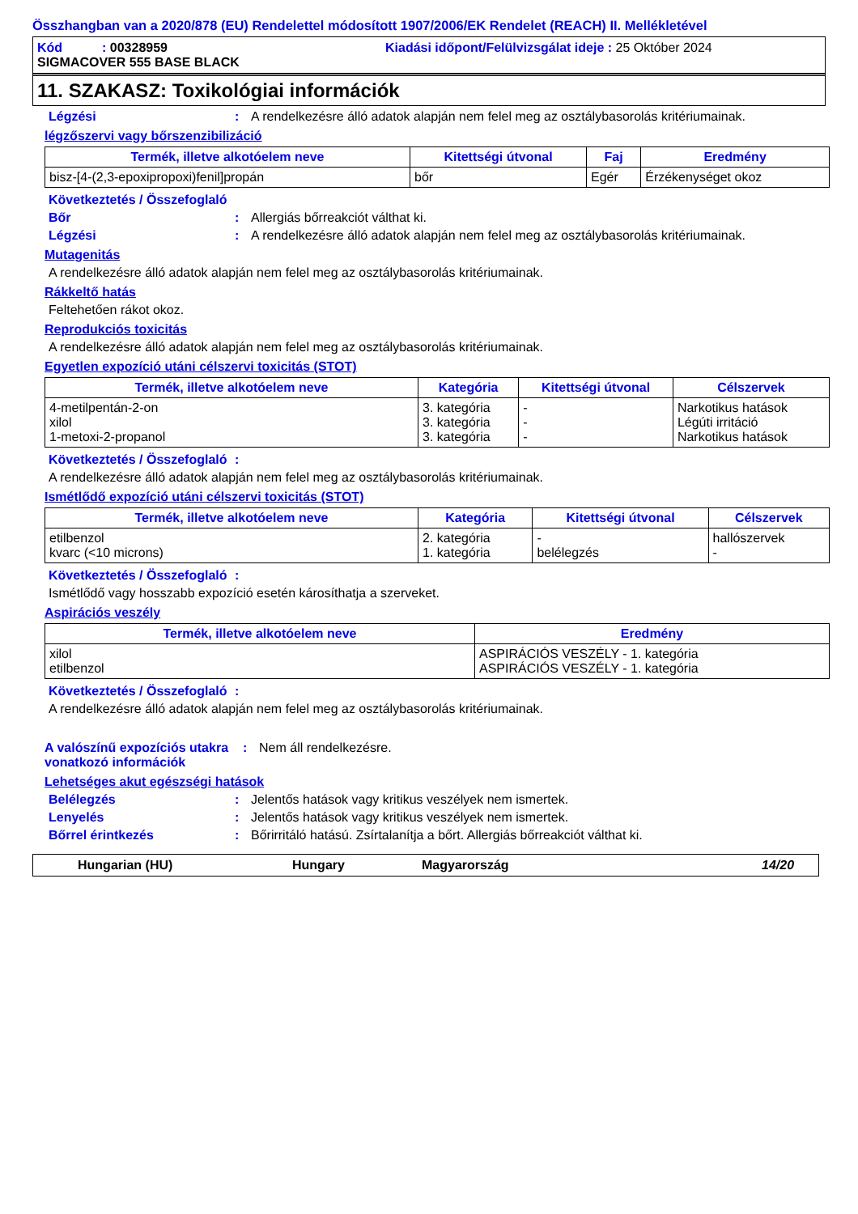Összhangban van a 2020/878 (EU) Rendelettel módosított 1907/2006/EK Rendelet (REACH) II. Mellékletével
Kód : 00328959 Kiadási időpont/Felülvizsgálat ideje : 25 Október 2024
SIGMACOVER 555 BASE BLACK
11. SZAKASZ: Toxikológiai információk
Légzési: A rendelkezésre álló adatok alapján nem felel meg az osztálybasorolás kritériumainak.
légzőszervi vagy bőrszenzibilizáció
| Termék, illetve alkotóelem neve | Kitettségi útvonal | Faj | Eredmény |
| --- | --- | --- | --- |
| bisz-[4-(2,3-epoxipropoxi)fenil]propán | bőr | Egér | Érzékenységet okoz |
Következtetés / Összefoglaló
Bőr: Allergiás bőrreakciót válthat ki.
Légzési: A rendelkezésre álló adatok alapján nem felel meg az osztálybasorolás kritériumainak.
Mutagenitás
A rendelkezésre álló adatok alapján nem felel meg az osztálybasorolás kritériumainak.
Rákkeltő hatás
Feltehetően rákot okoz.
Reprodukciós toxicitás
A rendelkezésre álló adatok alapján nem felel meg az osztálybasorolás kritériumainak.
Egyetlen expozíció utáni célszervi toxicitás (STOT)
| Termék, illetve alkotóelem neve | Kategória | Kitettségi útvonal | Célszervek |
| --- | --- | --- | --- |
| 4-metilpentán-2-on xilol 1-metoxi-2-propanol | 3. kategória 3. kategória 3. kategória | - - - | Narkotikus hatások Légúti irritáció Narkotikus hatások |
Következtetés / Összefoglaló:
A rendelkezésre álló adatok alapján nem felel meg az osztálybasorolás kritériumainak.
Ismétlődő expozíció utáni célszervi toxicitás (STOT)
| Termék, illetve alkotóelem neve | Kategória | Kitettségi útvonal | Célszervek |
| --- | --- | --- | --- |
| etilbenzol kvarc (<10 microns) | 2. kategória 1. kategória | - belélegzés | hallószervek - |
Következtetés / Összefoglaló:
Ismétlődő vagy hosszabb expozíció esetén károsíthatja a szerveket.
Aspirációs veszély
| Termék, illetve alkotóelem neve | Eredmény |
| --- | --- |
| xilol etilbenzol | ASPIRÁCIÓS VESZÉLY - 1. kategória ASPIRÁCIÓS VESZÉLY - 1. kategória |
Következtetés / Összefoglaló:
A rendelkezésre álló adatok alapján nem felel meg az osztálybasorolás kritériumainak.
A valószínű expozíciós utakra vonatkozó információk: Nem áll rendelkezésre.
Lehetséges akut egészségi hatások
Belélegzés: Jelentős hatások vagy kritikus veszélyek nem ismertek.
Lenyelés: Jelentős hatások vagy kritikus veszélyek nem ismertek.
Bőrrel érintkezés: Bőrirritáló hatású. Zsírtalanítja a bőrt. Allergiás bőrreakciót válthat ki.
Hungarian (HU) Hungary Magyarország 14/20